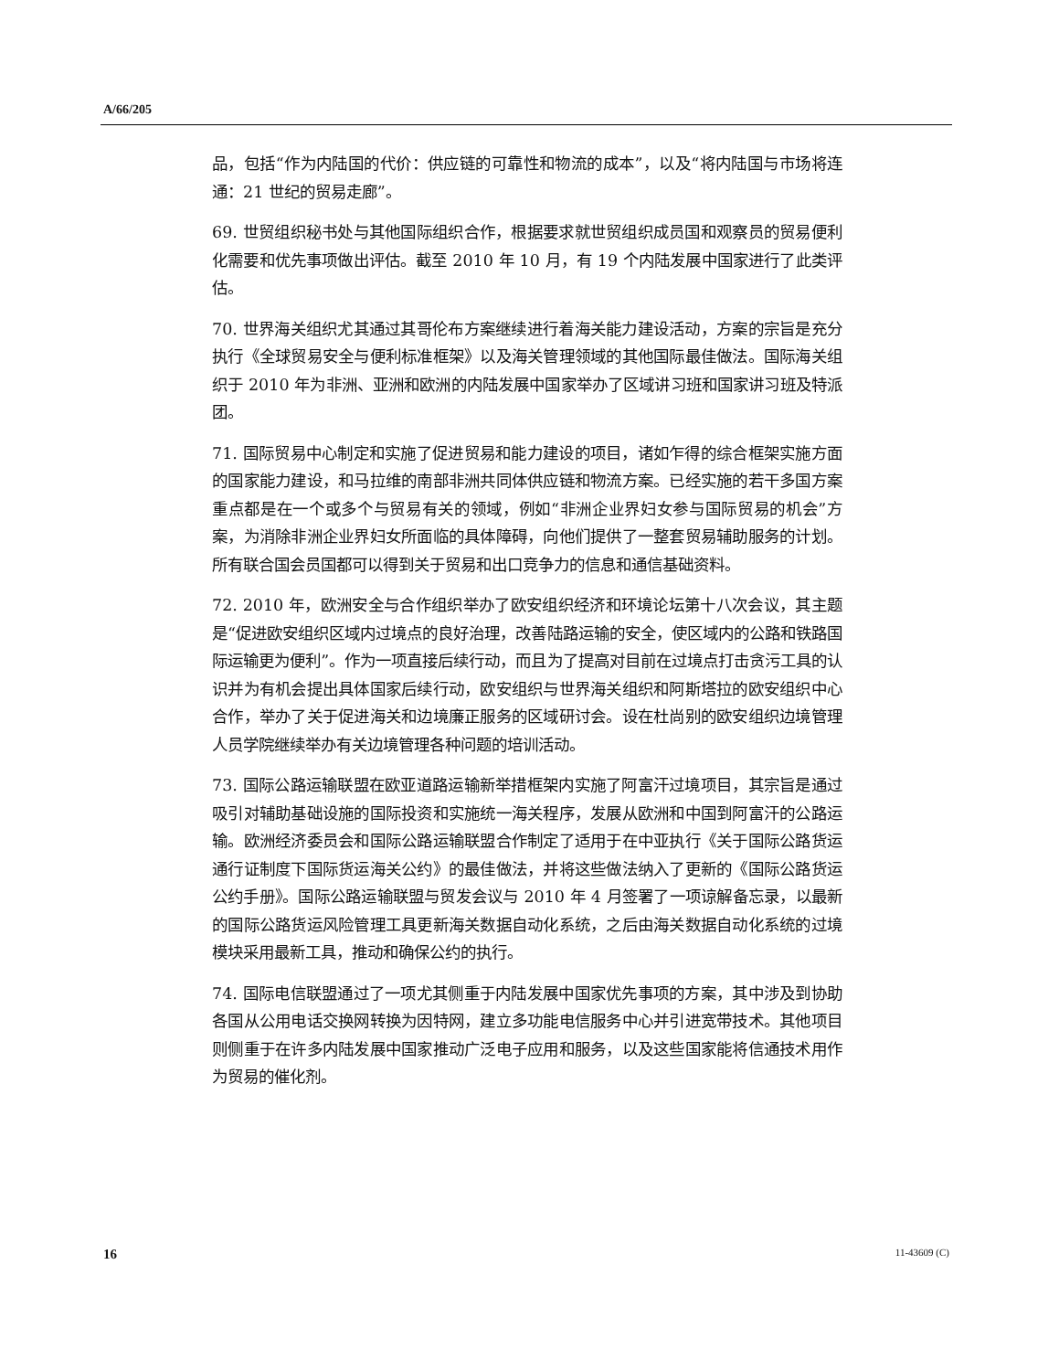A/66/205
品，包括“作为内陆国的代价：供应链的可靠性和物流的成本”，以及“将内陆国与市场将连通：21 世纪的贸易走廊”。
69. 世贸组织秘书处与其他国际组织合作，根据要求就世贸组织成员国和观察员的贸易便利化需要和优先事项做出评估。截至 2010 年 10 月，有 19 个内陆发展中国家进行了此类评估。
70. 世界海关组织尤其通过其哥伦布方案继续进行着海关能力建设活动，方案的宗旨是充分执行《全球贸易安全与便利标准框架》以及海关管理领域的其他国际最佳做法。国际海关组织于 2010 年为非洲、亚洲和欧洲的内陆发展中国家举办了区域讲习班和国家讲习班及特派团。
71. 国际贸易中心制定和实施了促进贸易和能力建设的项目，诸如乍得的综合框架实施方面的国家能力建设，和马拉维的南部非洲共同体供应链和物流方案。已经实施的若干多国方案重点都是在一个或多个与贸易有关的领域，例如“非洲企业界妇女参与国际贸易的机会”方案，为消除非洲企业界妇女所面临的具体障碍，向他们提供了一整套贸易辅助服务的计划。所有联合国会员国都可以得到关于贸易和出口竞争力的信息和通信基础资料。
72. 2010 年，欧洲安全与合作组织举办了欧安组织经济和环境论坛第十八次会议，其主题是“促进欧安组织区域内过境点的良好治理，改善陆路运输的安全，使区域内的公路和铁路国际运输更为便利”。作为一项直接后续行动，而且为了提高对目前在过境点打击贪污工具的认识并为有机会提出具体国家后续行动，欧安组织与世界海关组织和阿斯塔拉的欧安组织中心合作，举办了关于促进海关和边境廉正服务的区域研讨会。设在杜尚别的欧安组织边境管理人员学院继续举办有关边境管理各种问题的培训活动。
73. 国际公路运输联盟在欧亚道路运输新举措框架内实施了阿富汗过境项目，其宗旨是通过吸引对辅助基础设施的国际投资和实施统一海关程序，发展从欧洲和中国到阿富汗的公路运输。欧洲经济委员会和国际公路运输联盟合作制定了适用于在中亚执行《关于国际公路货运通行证制度下国际货运海关公约》的最佳做法，并将这些做法纳入了更新的《国际公路货运公约手册》。国际公路运输联盟与贸发会议与 2010 年 4 月签署了一项谅解备忘录，以最新的国际公路货运风险管理工具更新海关数据自动化系统，之后由海关数据自动化系统的过境模块采用最新工具，推动和确保公约的执行。
74. 国际电信联盟通过了一项尤其侧重于内陆发展中国家优先事项的方案，其中涉及到协助各国从公用电话交换网转换为因特网，建立多功能电信服务中心并引进宽带技术。其他项目则侧重于在许多内陆发展中国家推动广泛电子应用和服务，以及这些国家能将信通技术用作为贸易的催化剂。
16 11-43609 (C)